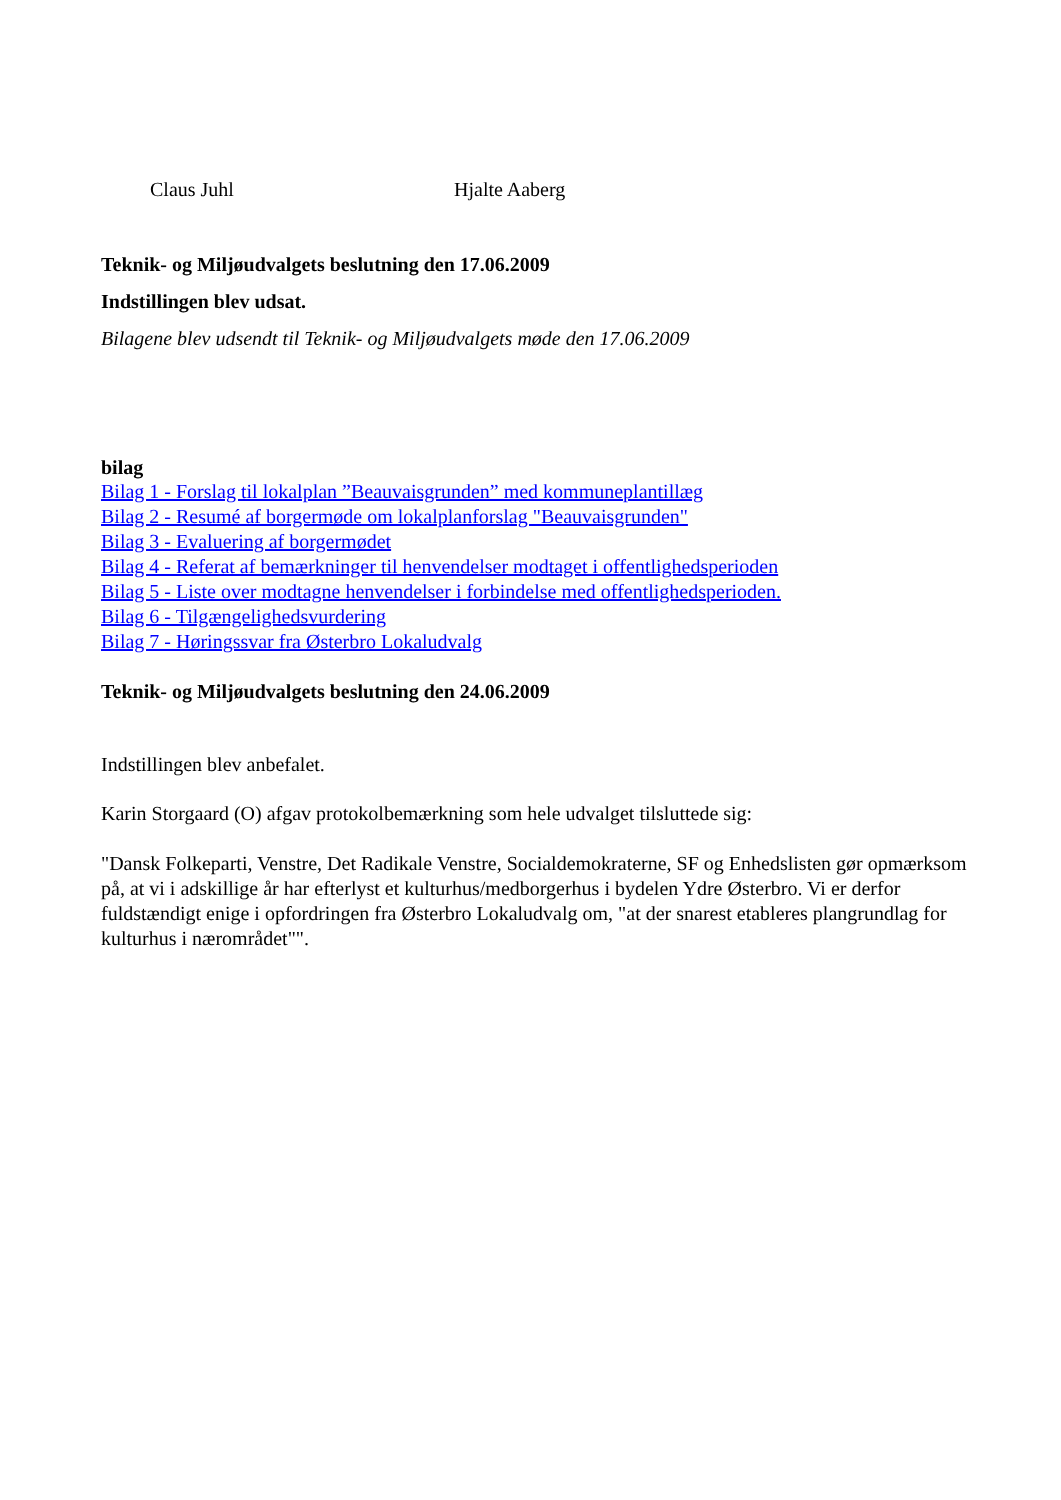Claus Juhl Hjalte Aaberg
Teknik- og Miljøudvalgets beslutning den 17.06.2009
Indstillingen blev udsat.
Bilagene blev udsendt til Teknik- og Miljøudvalgets møde den 17.06.2009
bilag
Bilag 1 - Forslag til lokalplan ”Beauvaisgrunden” med kommuneplantillæg
Bilag 2 - Resumé af borgermøde om lokalplanforslag "Beauvaisgrunden"
Bilag 3 - Evaluering af borgermødet
Bilag 4 - Referat af bemærkninger til henvendelser modtaget i offentlighedsperioden
Bilag 5 - Liste over modtagne henvendelser i forbindelse med offentlighedsperioden.
Bilag 6 - Tilgængelighedsvurdering
Bilag 7 - Høringssvar fra Østerbro Lokaludvalg
Teknik- og Miljøudvalgets beslutning den 24.06.2009
Indstillingen blev anbefalet.
Karin Storgaard (O) afgav protokolbemærkning som hele udvalget tilsluttede sig:
"Dansk Folkeparti, Venstre, Det Radikale Venstre, Socialdemokraterne, SF og Enhedslisten gør opmærksom på, at vi i adskillige år har efterlyst et kulturhus/medborgerhus i bydelen Ydre Østerbro. Vi er derfor fuldstændigt enige i opfordringen fra Østerbro Lokaludvalg om, "at der snarest etableres plangrundlag for kulturhus i nærområdet"".